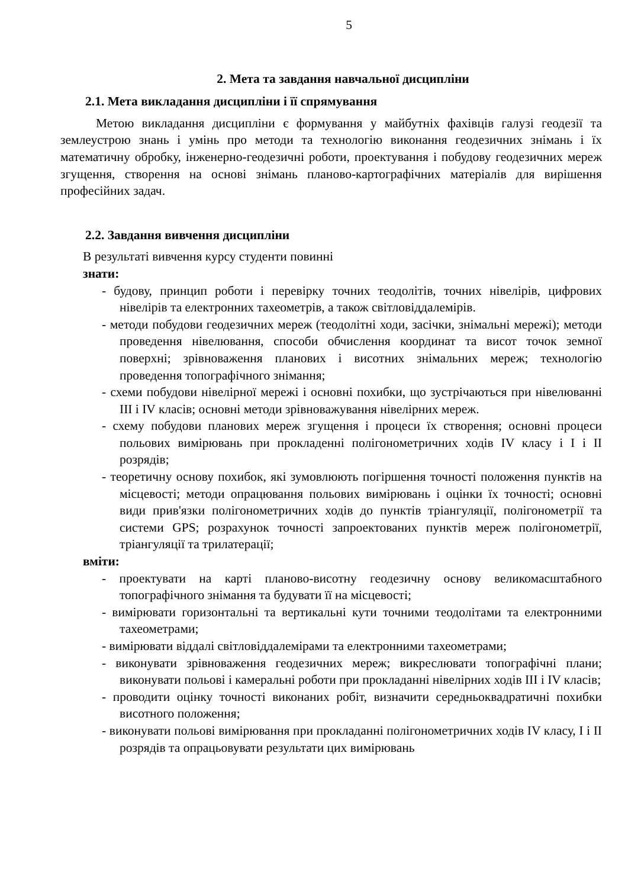5
2. Мета та завдання навчальної дисципліни
2.1. Мета викладання дисципліни і її спрямування
Метою викладання дисципліни є формування у майбутніх фахівців галузі геодезії та землеустрою знань і умінь про методи та технологію виконання геодезичних знімань і їх математичну обробку, інженерно-геодезичні роботи, проектування і побудову геодезичних мереж згущення, створення на основі знімань планово-картографічних матеріалів для вирішення професійних задач.
2.2. Завдання вивчення дисципліни
В результаті вивчення курсу студенти повинні
знати:
- будову, принцип роботи і перевірку точних теодолітів, точних нівелірів, цифрових нівелірів та електронних тахеометрів, а також світловіддалемірів.
- методи побудови геодезичних мереж (теодолітні ходи, засічки, знімальні мережі); методи проведення нівелювання, способи обчислення координат та висот точок земної поверхні; зрівноваження планових і висотних знімальних мереж; технологію проведення топографічного знімання;
- схеми побудови нівелірної мережі і основні похибки, що зустрічаються при нівелюванні III і IV класів; основні методи зрівноважування нівелірних мереж.
- схему побудови планових мереж згущення і процеси їх створення; основні процеси польових вимірювань при прокладенні полігонометричних ходів IV класу і I і II розрядів;
- теоретичну основу похибок, які зумовлюють погіршення точності положення пунктів на місцевості; методи опрацювання польових вимірювань і оцінки їх точності; основні види прив'язки полігонометричних ходів до пунктів тріангуляції, полігонометрії та системи GPS; розрахунок точності запроектованих пунктів мереж полігонометрії, тріангуляції та трилатерації;
вміти:
- проектувати на карті планово-висотну геодезичну основу великомасштабного топографічного знімання та будувати її на місцевості;
- вимірювати горизонтальні та вертикальні кути точними теодолітами та електронними тахеометрами;
- вимірювати віддалі світловіддалемірами та електронними тахеометрами;
- виконувати зрівноваження геодезичних мереж; викреслювати топографічні плани; виконувати польові і камеральні роботи при прокладанні нівелірних ходів III і IV класів;
- проводити оцінку точності виконаних робіт, визначити середньоквадратичні похибки висотного положення;
- виконувати польові вимірювання при прокладанні полігонометричних ходів IV класу, I і II розрядів та опрацьовувати результати цих вимірювань